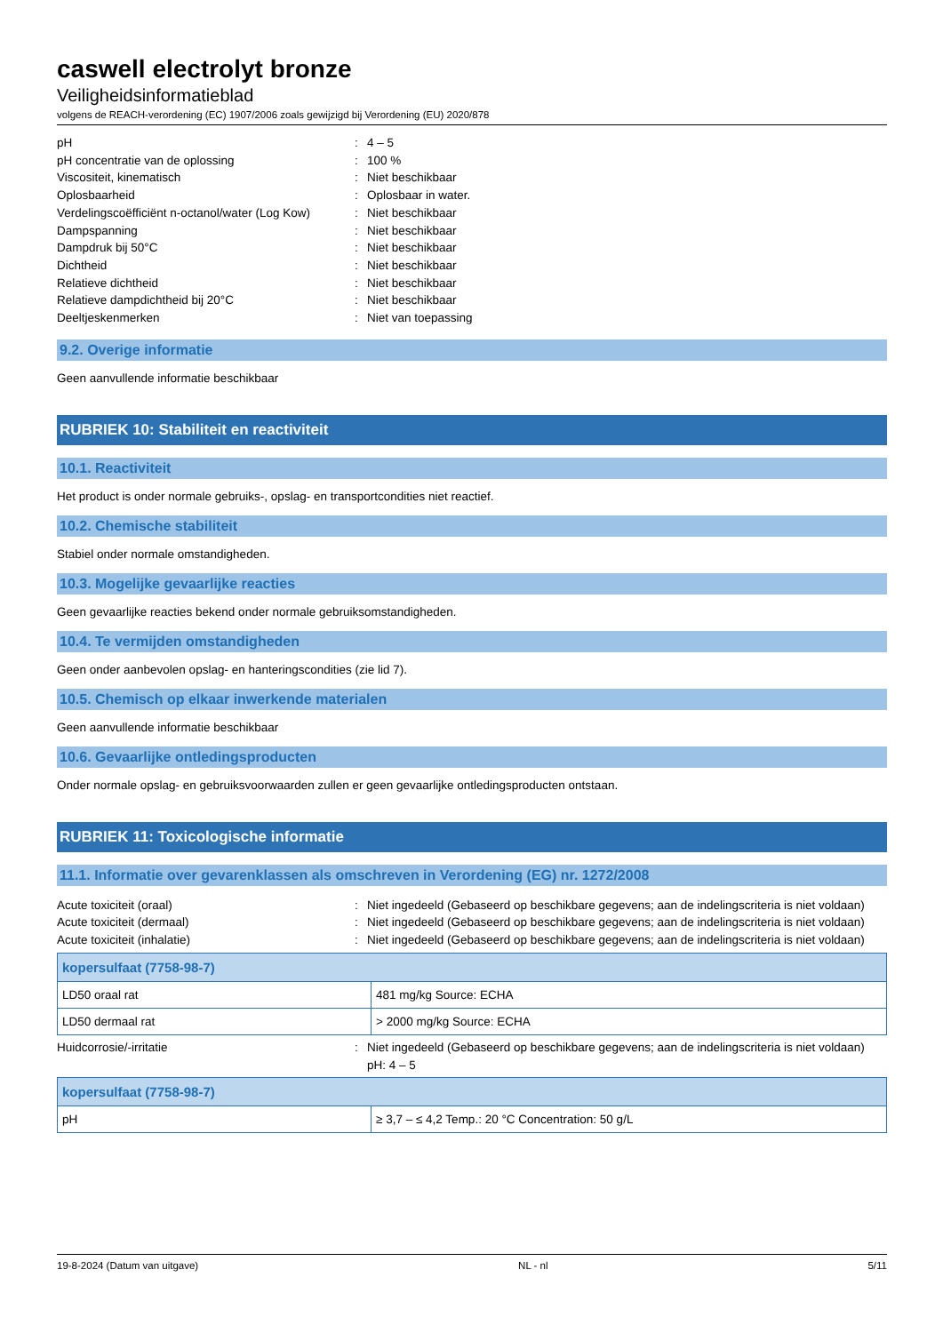caswell electrolyt bronze
Veiligheidsinformatieblad
volgens de REACH-verordening (EC) 1907/2006 zoals gewijzigd bij Verordening (EU) 2020/878
pH
:
4 – 5
pH concentratie van de oplossing
:
100 %
Viscositeit, kinematisch
:
Niet beschikbaar
Oplosbaarheid
:
Oplosbaar in water.
Verdelingscoëfficiënt n-octanol/water (Log Kow)
:
Niet beschikbaar
Dampspanning
:
Niet beschikbaar
Dampdruk bij 50°C
:
Niet beschikbaar
Dichtheid
:
Niet beschikbaar
Relatieve dichtheid
:
Niet beschikbaar
Relatieve dampdichtheid bij 20°C
:
Niet beschikbaar
Deeltjeskenmerken
:
Niet van toepassing
9.2. Overige informatie
Geen aanvullende informatie beschikbaar
RUBRIEK 10: Stabiliteit en reactiviteit
10.1. Reactiviteit
Het product is onder normale gebruiks-, opslag- en transportcondities niet reactief.
10.2. Chemische stabiliteit
Stabiel onder normale omstandigheden.
10.3. Mogelijke gevaarlijke reacties
Geen gevaarlijke reacties bekend onder normale gebruiksomstandigheden.
10.4. Te vermijden omstandigheden
Geen onder aanbevolen opslag- en hanteringscondities (zie lid 7).
10.5. Chemisch op elkaar inwerkende materialen
Geen aanvullende informatie beschikbaar
10.6. Gevaarlijke ontledingsproducten
Onder normale opslag- en gebruiksvoorwaarden zullen er geen gevaarlijke ontledingsproducten ontstaan.
RUBRIEK 11: Toxicologische informatie
11.1. Informatie over gevarenklassen als omschreven in Verordening (EG) nr. 1272/2008
Acute toxiciteit (oraal)
:
Niet ingedeeld (Gebaseerd op beschikbare gegevens; aan de indelingscriteria is niet voldaan)
Acute toxiciteit (dermaal)
:
Niet ingedeeld (Gebaseerd op beschikbare gegevens; aan de indelingscriteria is niet voldaan)
Acute toxiciteit (inhalatie)
:
Niet ingedeeld (Gebaseerd op beschikbare gegevens; aan de indelingscriteria is niet voldaan)
| kopersulfaat (7758-98-7) | |
| --- | --- |
| LD50 oraal rat | 481 mg/kg Source: ECHA |
| LD50 dermaal rat | > 2000 mg/kg Source: ECHA |
Huidcorrosie/-irritatie
:
Niet ingedeeld (Gebaseerd op beschikbare gegevens; aan de indelingscriteria is niet voldaan)
pH: 4 – 5
| kopersulfaat (7758-98-7) | |
| --- | --- |
| pH | ≥ 3,7 – ≤ 4,2 Temp.: 20 °C Concentration: 50 g/L |
19-8-2024 (Datum van uitgave) NL - nl 5/11